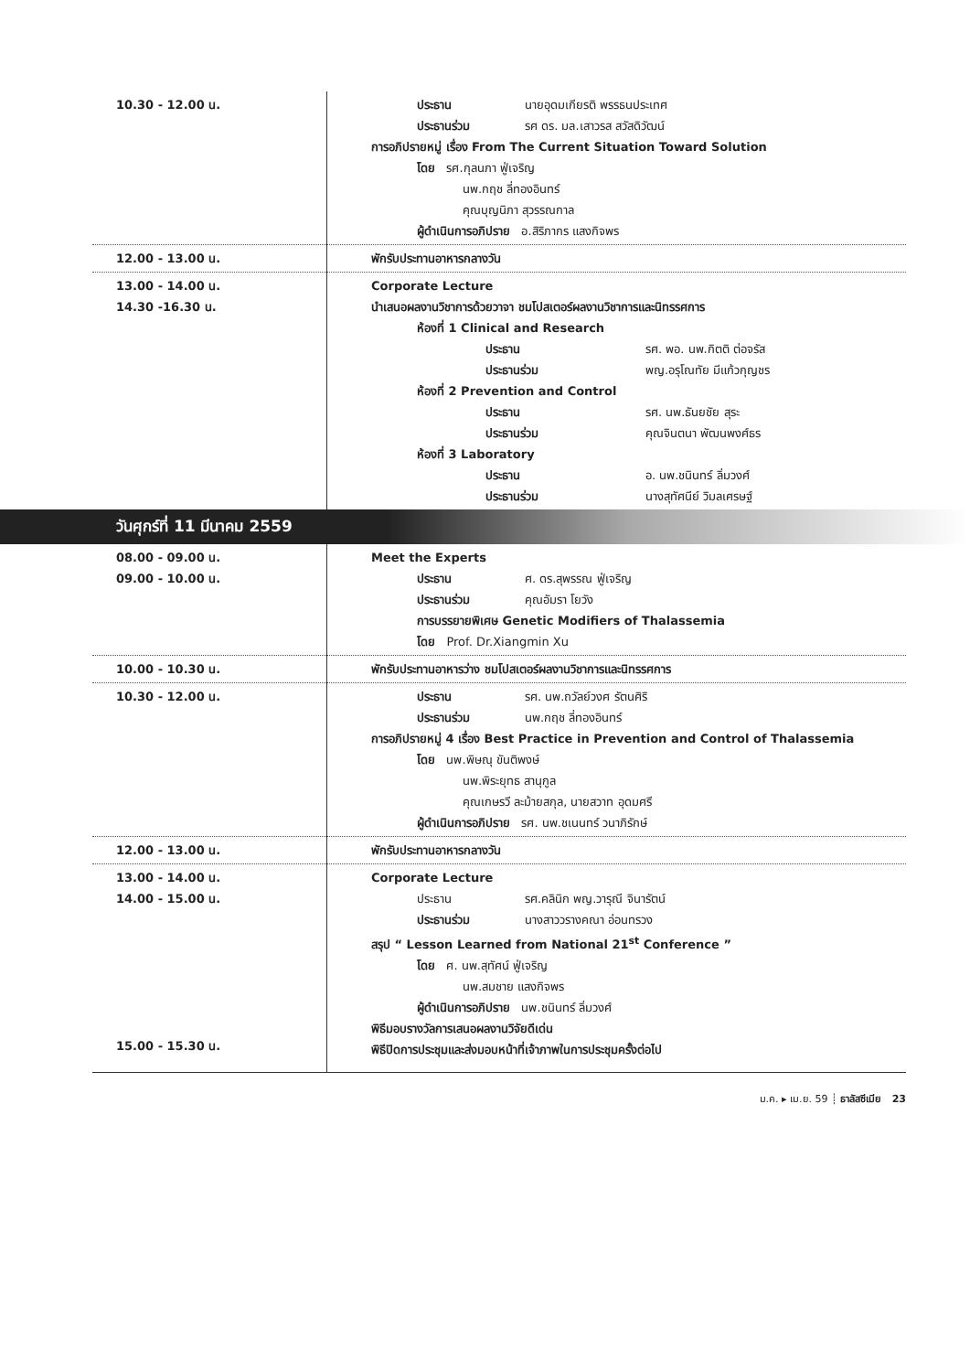| 10.30 - 12.00 น. | ประธาน นายอุดมเกียรติ พรรธนประเทศ ประธานร่วม รศ ดร. มล.เสาวรส สวัสดิวัฒน์ การอภิปรายหมู่ เรื่อง From The Current Situation Toward Solution โดย รศ.กุลนภา ฟู่เจริญ นพ.กฤช ลี่ทองอินทร์ คุณบุญนิภา สุวรรณกาล ผู้ดำเนินการอภิปราย อ.สิริภากร แสงกิจพร |
| 12.00 - 13.00 น. | พักรับประทานอาหารกลางวัน |
| 13.00 - 14.00 น. 14.30 -16.30 น. | Corporate Lecture นำเสนอผลงานวิชาการด้วยวาจา ชมโปสเตอร์ผลงานวิชาการและนิทรรศการ ห้องที่ 1 Clinical and Research ประธาน รศ. พอ. นพ.กิตติ ต่อจรัส ประธานร่วม พญ.อรุโณทัย มีแก้วกุญชร ห้องที่ 2 Prevention and Control ประธาน รศ. นพ.ธันยชัย สุระ ประธานร่วม คุณจินตนา พัฒนพงศ์ธร ห้องที่ 3 Laboratory ประธาน อ. นพ.ชนินทร์ ลิ่มวงศ์ ประธานร่วม นางสุทัศนีย์ วิมลเศรษฐ์ |
วันศุกร์ที่ 11 มีนาคม 2559
| 08.00 - 09.00 น. 09.00 - 10.00 น. | Meet the Experts ประธาน ศ. ดร.สุพรรณ ฟู่เจริญ ประธานร่วม คุณอัมรา โยวัง การบรรยายพิเศษ Genetic Modifiers of Thalassemia โดย Prof. Dr.Xiangmin Xu |
| 10.00 - 10.30 น. | พักรับประทานอาหารว่าง ชมโปสเตอร์ผลงานวิชาการและนิทรรศการ |
| 10.30 - 12.00 น. | ประธาน รศ. นพ.ถวัลย์วงศ รัตนศิริ ประธานร่วม นพ.กฤช ลี่ทองอินทร์ การอภิปรายหมู่ 4 เรื่อง Best Practice in Prevention and Control of Thalassemia โดย นพ.พิษณุ ขันติพงษ์ นพ.พิระยุทธ สานุกูล คุณเกษรวี ละม้ายสกุล, นายสวาท อุดมศรี ผู้ดำเนินการอภิปราย รศ. นพ.ชเนนทร์ วนาภิรักษ์ |
| 12.00 - 13.00 น. | พักรับประทานอาหารกลางวัน |
| 13.00 - 14.00 น. 14.00 - 15.00 น. 15.00 - 15.30 น. | Corporate Lecture ประธาน รศ.คลินิก พญ.วารุณี จินารัตน์ ประธานร่วม นางสาววรางคณา อ่อนทรวง สรุป “ Lesson Learned from National 21<sup>st</sup> Conference ” โดย ศ. นพ.สุทัศน์ ฟู่เจริญ นพ.สมชาย แสงกิจพร ผู้ดำเนินการอภิปราย นพ.ชนินทร์ ลิ่มวงศ์ พิธีมอบรางวัลการเสนอผลงานวิจัยดีเด่น พิธีปิดการประชุมและส่งมอบหน้าที่เจ้าภาพในการประชุมครั้งต่อไป |
ม.ค. ▸ เม.ย. 59 ┊ ธาลัสซีเมีย 23